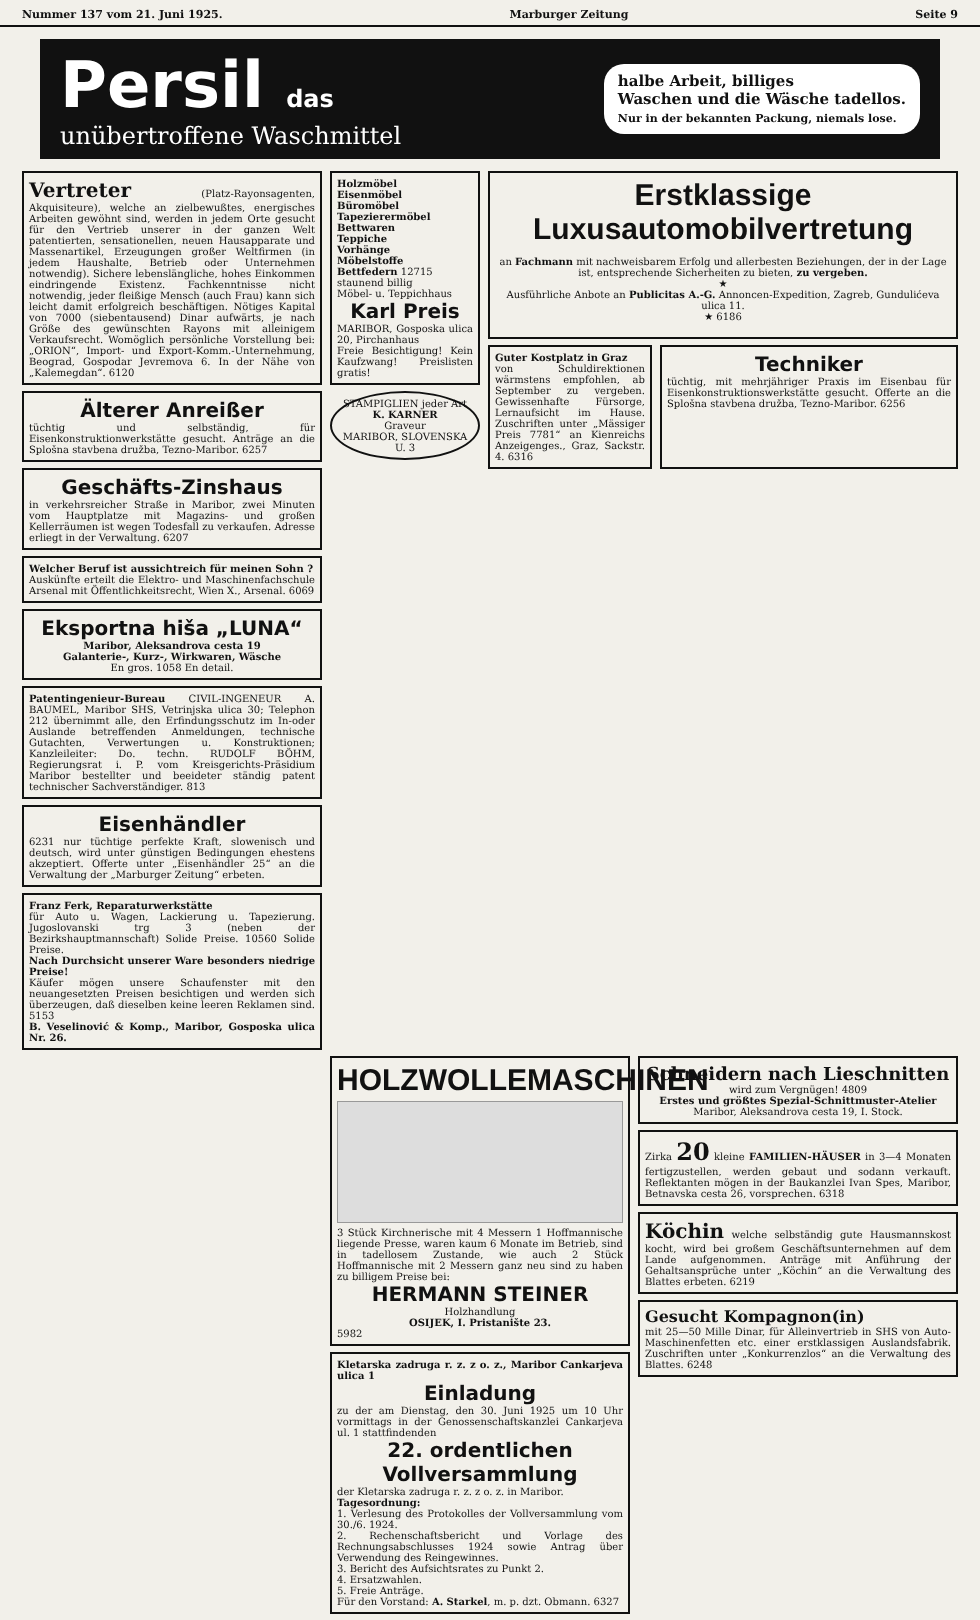Nummer 137 vom 21. Juni 1925. Marburger Zeitung Seite 9
Persil das
unübertroffene Waschmittel
halbe Arbeit, billiges
Waschen und die Wäsche tadellos.
Nur in der bekannten Packung, niemals lose.
Vertreter (Platz-Rayonsagenten, Akquisiteure), welche an zielbewußtes, energisches Arbeiten gewöhnt sind, werden in jedem Orte gesucht für den Vertrieb unserer in der ganzen Welt patentierten, sensationellen, neuen Hausapparate und Massenartikel, Erzeugungen großer Weltfirmen (in jedem Haushalte, Betrieb oder Unternehmen notwendig). Sichere lebenslängliche, hohes Einkommen eindringende Existenz. Fachkenntnisse nicht notwendig, jeder fleißige Mensch (auch Frau) kann sich leicht damit erfolgreich beschäftigen. Nötiges Kapital von 7000 (siebentausend) Dinar aufwärts, je nach Größe des gewünschten Rayons mit alleinigem Verkaufsrecht. Womöglich persönliche Vorstellung bei: „ORION“, Import- und Export-Komm.-Unternehmung, Beograd, Gospodar Jevremova 6. In der Nähe von „Kalemegdan“. 6120
Älterer Anreißer
tüchtig und selbständig, für Eisenkonstruktionwerkstätte gesucht. Anträge an die Splošna stavbena družba, Tezno-Maribor. 6257
Geschäfts-Zinshaus
in verkehrsreicher Straße in Maribor, zwei Minuten vom Hauptplatze mit Magazins- und großen Kellerräumen ist wegen Todesfall zu verkaufen. Adresse erliegt in der Verwaltung. 6207
Welcher Beruf ist aussichtreich für meinen Sohn ?
Auskünfte erteilt die Elektro- und Maschinenfachschule Arsenal mit Öffentlichkeitsrecht, Wien X., Arsenal. 6069
Eksportna hiša „LUNA“
Maribor, Aleksandrova cesta 19
Galanterie-, Kurz-, Wirkwaren, Wäsche
En gros. 1058 En detail.
Patentingenieur-Bureau CIVIL-INGENEUR A. BAUMEL, Maribor SHS, Vetrinjska ulica 30; Telephon 212 übernimmt alle, den Erfindungsschutz im In-oder Auslande betreffenden Anmeldungen, technische Gutachten, Verwertungen u. Konstruktionen; Kanzleileiter: Do. techn. RUDOLF BÖHM, Regierungsrat i. P. vom Kreisgerichts-Präsidium Maribor bestellter und beeideter ständig patent technischer Sachverständiger. 813
Eisenhändler
6231 nur tüchtige perfekte Kraft, slowenisch und deutsch, wird unter günstigen Bedingungen ehestens akzeptiert. Offerte unter „Eisenhändler 25“ an die Verwaltung der „Marburger Zeitung“ erbeten.
Franz Ferk, Reparaturwerkstätte
für Auto u. Wagen, Lackierung u. Tapezierung. Jugoslovanski trg 3 (neben der Bezirkshauptmannschaft) Solide Preise. 10560 Solide Preise.
Nach Durchsicht unserer Ware besonders niedrige Preise!
Käufer mögen unsere Schaufenster mit den neuangesetzten Preisen besichtigen und werden sich überzeugen, daß dieselben keine leeren Reklamen sind. 5153
B. Veselinović & Komp., Maribor, Gosposka ulica Nr. 26.
Holzmöbel
Eisenmöbel
Büromöbel
Tapezierermöbel
Bettwaren
Teppiche
Vorhänge
Möbelstoffe
Bettfedern 12715
staunend billig
Möbel- u. Teppichhaus
Karl Preis
MARIBOR, Gosposka ulica 20, Pirchanhaus
Freie Besichtigung! Kein Kaufzwang! Preislisten gratis!
STAMPIGLIEN jeder Art
K. KARNER
Graveur
MARIBOR, SLOVENSKA U. 3
Erstklassige Luxusautomobilvertretung
an Fachmann mit nachweisbarem Erfolg und allerbesten Beziehungen, der in der Lage ist, entsprechende Sicherheiten zu bieten, zu vergeben.
★
Ausführliche Anbote an Publicitas A.-G. Annoncen-Expedition, Zagreb, Gundulićeva ulica 11.
★ 6186
Guter Kostplatz in Graz
von Schuldirektionen wärmstens empfohlen, ab September zu vergeben. Gewissenhafte Fürsorge, Lernaufsicht im Hause. Zuschriften unter „Mässiger Preis 7781“ an Kienreichs Anzeigenges., Graz, Sackstr. 4. 6316
Techniker
tüchtig, mit mehrjähriger Praxis im Eisenbau für Eisenkonstruktionswerkstätte gesucht. Offerte an die Splošna stavbena družba, Tezno-Maribor. 6256
HOLZWOLLEMASCHINEN
3 Stück Kirchnerische mit 4 Messern 1 Hoffmannische liegende Presse, waren kaum 6 Monate im Betrieb, sind in tadellosem Zustande, wie auch 2 Stück Hoffmannische mit 2 Messern ganz neu sind zu haben zu billigem Preise bei:
HERMANN STEINER
Holzhandlung
OSIJEK, I. Pristanište 23.
5982
Kletarska zadruga r. z. z o. z., Maribor Cankarjeva ulica 1
Einladung
zu der am Dienstag, den 30. Juni 1925 um 10 Uhr vormittags in der Genossenschaftskanzlei Cankarjeva ul. 1 stattfindenden
22. ordentlichen Vollversammlung
der Kletarska zadruga r. z. z o. z. in Maribor.
Tagesordnung:
1. Verlesung des Protokolles der Vollversammlung vom 30./6. 1924.
2. Rechenschaftsbericht und Vorlage des Rechnungsabschlusses 1924 sowie Antrag über Verwendung des Reingewinnes.
3. Bericht des Aufsichtsrates zu Punkt 2.
4. Ersatzwahlen.
5. Freie Anträge.
Für den Vorstand: A. Starkel, m. p. dzt. Obmann. 6327
Schneidern nach Lieschnitten
wird zum Vergnügen! 4809
Erstes und größtes Spezial-Schnittmuster-Atelier
Maribor, Aleksandrova cesta 19, I. Stock.
Zirka 20 kleine FAMILIEN-HÄUSER in 3—4 Monaten fertigzustellen, werden gebaut und sodann verkauft. Reflektanten mögen in der Baukanzlei Ivan Spes, Maribor, Betnavska cesta 26, vorsprechen. 6318
Köchin welche selbständig gute Hausmannskost kocht, wird bei großem Geschäftsunternehmen auf dem Lande aufgenommen. Anträge mit Anführung der Gehaltsansprüche unter „Köchin“ an die Verwaltung des Blattes erbeten. 6219
Gesucht Kompagnon(in)
mit 25—50 Mille Dinar, für Alleinvertrieb in SHS von Auto-Maschinenfetten etc. einer erstklassigen Auslandsfabrik. Zuschriften unter „Konkurrenzlos“ an die Verwaltung des Blattes. 6248